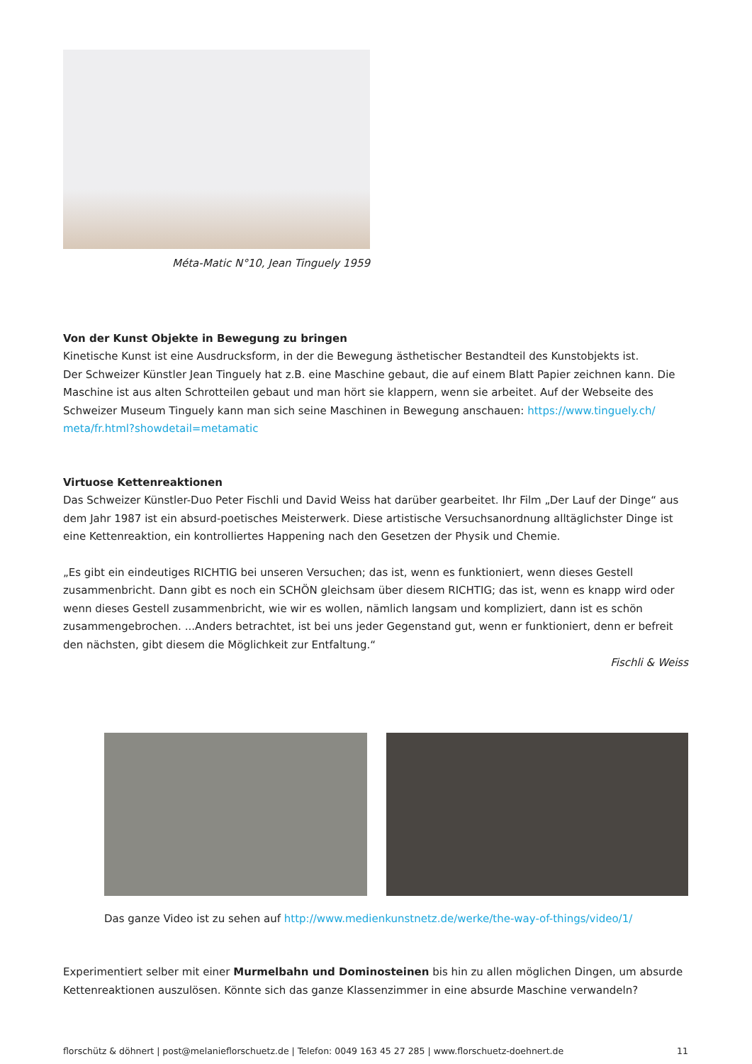Méta-Matic N°10, Jean Tinguely 1959
Von der Kunst Objekte in Bewegung zu bringen
Kinetische Kunst ist eine Ausdrucksform, in der die Bewegung ästhetischer Bestandteil des Kunstobjekts ist.
Der Schweizer Künstler Jean Tinguely hat z.B. eine Maschine gebaut, die auf einem Blatt Papier zeichnen kann. Die Maschine ist aus alten Schrotteilen gebaut und man hört sie klappern, wenn sie arbeitet. Auf der Webseite des Schweizer Museum Tinguely kann man sich seine Maschinen in Bewegung anschauen: https://www.tinguely.ch/ meta/fr.html?showdetail=metamatic
Virtuose Kettenreaktionen
Das Schweizer Künstler-Duo Peter Fischli und David Weiss hat darüber gearbeitet. Ihr Film „Der Lauf der Dinge“ aus dem Jahr 1987 ist ein absurd-poetisches Meisterwerk. Diese artistische Versuchsanordnung alltäglichster Dinge ist eine Kettenreaktion, ein kontrolliertes Happening nach den Gesetzen der Physik und Chemie.
„Es gibt ein eindeutiges RICHTIG bei unseren Versuchen; das ist, wenn es funktioniert, wenn dieses Gestell zusammenbricht. Dann gibt es noch ein SCHÖN gleichsam über diesem RICHTIG; das ist, wenn es knapp wird oder wenn dieses Gestell zusammenbricht, wie wir es wollen, nämlich langsam und kompliziert, dann ist es schön zusammengebrochen. ...Anders betrachtet, ist bei uns jeder Gegenstand gut, wenn er funktioniert, denn er befreit den nächsten, gibt diesem die Möglichkeit zur Entfaltung.“
Fischli & Weiss
Das ganze Video ist zu sehen auf http://www.medienkunstnetz.de/werke/the-way-of-things/video/1/
Experimentiert selber mit einer Murmelbahn und Dominosteinen bis hin zu allen möglichen Dingen, um absurde Kettenreaktionen auszulösen. Könnte sich das ganze Klassenzimmer in eine absurde Maschine verwandeln?
florschütz & döhnert | post@melanieflorschuetz.de | Telefon: 0049 163 45 27 285 | www.florschuetz-doehnert.de 11